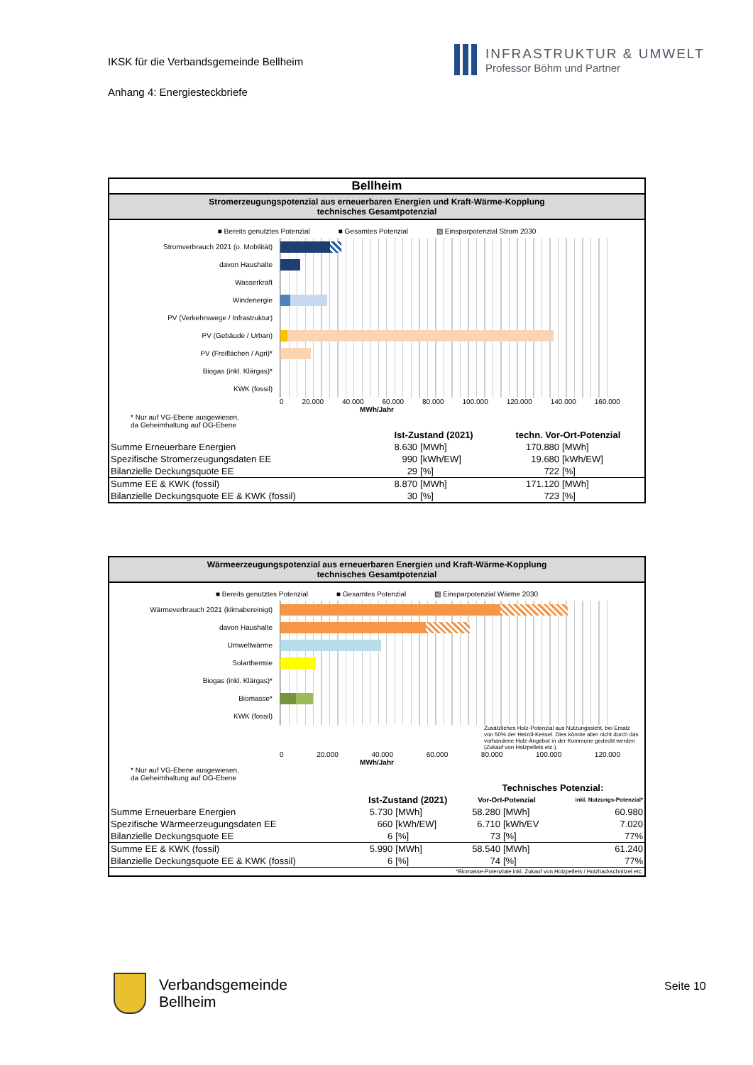IKSK für die Verbandsgemeinde Bellheim
Anhang 4: Energiesteckbriefe
INFRASTRUKTUR & UMWELT
Professor Böhm und Partner
Bellheim
Stromerzeugungspotenzial aus erneuerbaren Energien und Kraft-Wärme-Kopplung
technisches Gesamtpotenzial
■ Bereits genutztes Potenzial ■ Gesamtes Potenzial ▨ Einsparpotenzial Strom 2030
Stromverbrauch 2021 (o. Mobilität)
davon Haushalte
Wasserkraft
Windenergie
PV (Verkehrswege / Infrastruktur)
PV (Gebäude / Urban)
PV (Freiflächen / Agri)*
Biogas (inkl. Klärgas)*
KWK (fossil)
0 20.000 40.000 60.000 80.000 100.000 120.000 140.000 160.000
MWh/Jahr
* Nur auf VG-Ebene ausgewiesen,
da Geheimhaltung auf OG-Ebene
| | Ist-Zustand (2021) | | techn. Vor-Ort-Potenzial | |
| --- | --- | --- | --- | --- |
| Summe Erneuerbare Energien | 8.630 | [MWh] | 170.880 | [MWh] |
| Spezifische Stromerzeugungsdaten EE | 990 | [kWh/EW] | 19.680 | [kWh/EW] |
| Bilanzielle Deckungsquote EE | 29 | [%] | 722 | [%] |
| Summe EE & KWK (fossil) | 8.870 | [MWh] | 171.120 | [MWh] |
| Bilanzielle Deckungsquote EE & KWK (fossil) | 30 | [%] | 723 | [%] |
Wärmeerzeugungspotenzial aus erneuerbaren Energien und Kraft-Wärme-Kopplung
technisches Gesamtpotenzial
■ Bereits genutztes Potenzial ■ Gesamtes Potenzial ▨ Einsparpotenzial Wärme 2030
Wärmeverbrauch 2021 (klimabereinigt)
davon Haushalte
Umweltwärme
Solarthermie
Biogas (inkl. Klärgas)*
Biomasse*
KWK (fossil)
Zusätzliches Holz-Potenzial aus Nutzungssicht, bei Ersatz von 50% der Heizöl-Kessel. Dies könnte aber nicht durch das vorhandene Holz-Angebot in der Kommune gedeckt werden (Zukauf von Holzpellets etc.).
0 20.000 40.000 60.000 80.000 100.000 120.000
MWh/Jahr
* Nur auf VG-Ebene ausgewiesen,
da Geheimhaltung auf OG-Ebene
| | | | Technisches Potenzial: | | |
| --- | --- | --- | --- | --- | --- |
| | Ist-Zustand (2021) | | Vor-Ort-Potenzial | | inkl. Nutzungs-Potenzial* |
| Summe Erneuerbare Energien | 5.730 | [MWh] | 58.280 | [MWh] | 60.980 |
| Spezifische Wärmeerzeugungsdaten EE | 660 | [kWh/EW] | 6.710 | [kWh/EV | 7.020 |
| Bilanzielle Deckungsquote EE | 6 | [%] | 73 | [%] | 77% |
| Summe EE & KWK (fossil) | 5.990 | [MWh] | 58.540 | [MWh] | 61.240 |
| Bilanzielle Deckungsquote EE & KWK (fossil) | 6 | [%] | 74 | [%] | 77% |
| *Biomasse-Potenziale inkl. Zukauf von Holzpellets / Holzhackschnitzel etc. | | | | | |
Verbandsgemeinde
Bellheim
Seite 10